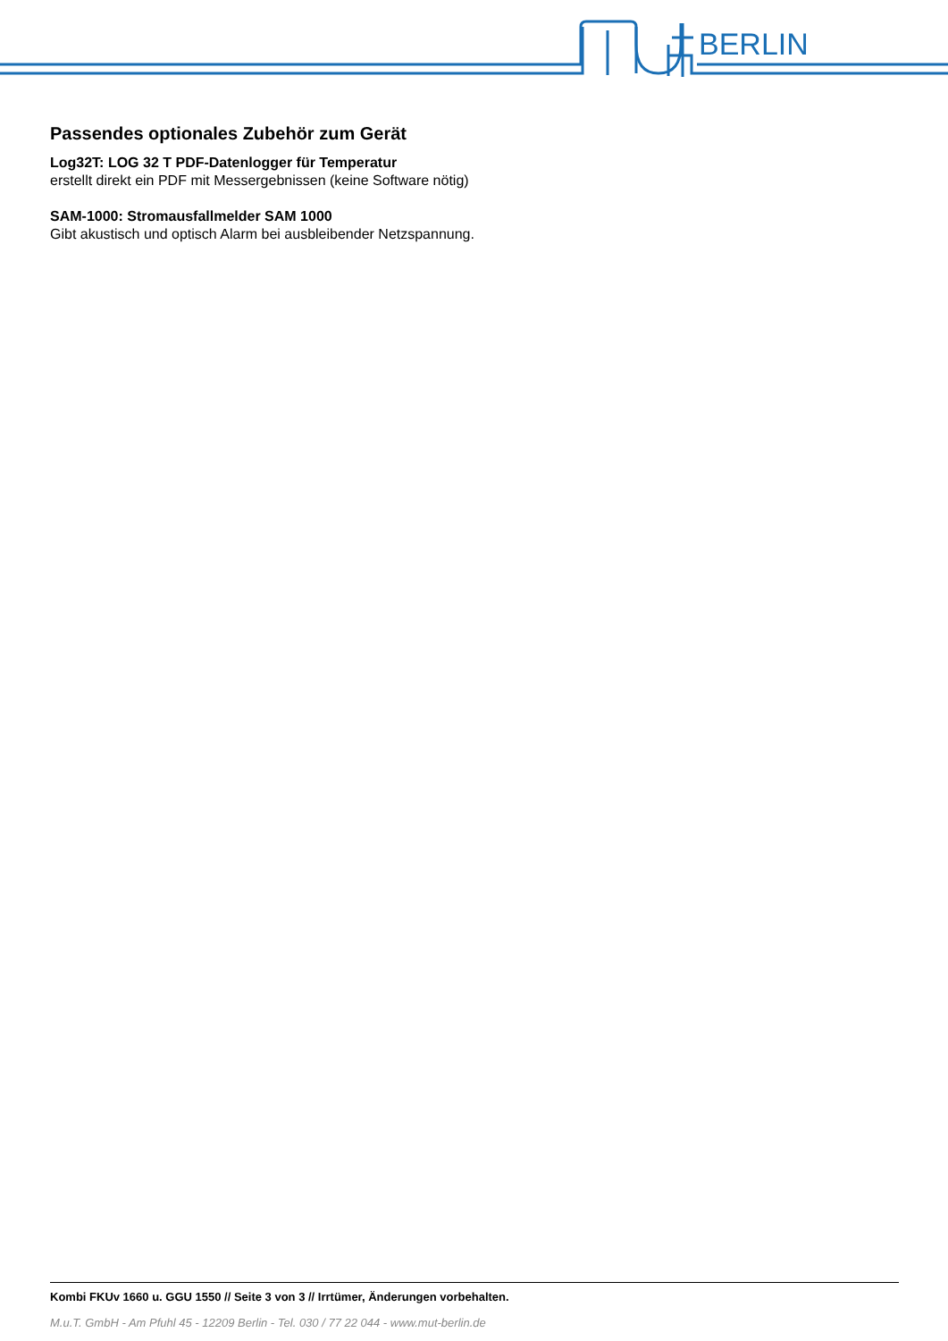BERLIN
Passendes optionales Zubehör zum Gerät
Log32T: LOG 32 T PDF-Datenlogger für Temperatur
erstellt direkt ein PDF mit Messergebnissen (keine Software nötig)
SAM-1000: Stromausfallmelder SAM 1000
Gibt akustisch und optisch Alarm bei ausbleibender Netzspannung.
Kombi FKUv 1660 u. GGU 1550 // Seite 3 von 3 // Irrtümer, Änderungen vorbehalten.
M.u.T. GmbH - Am Pfuhl 45 - 12209 Berlin - Tel. 030 / 77 22 044 - www.mut-berlin.de